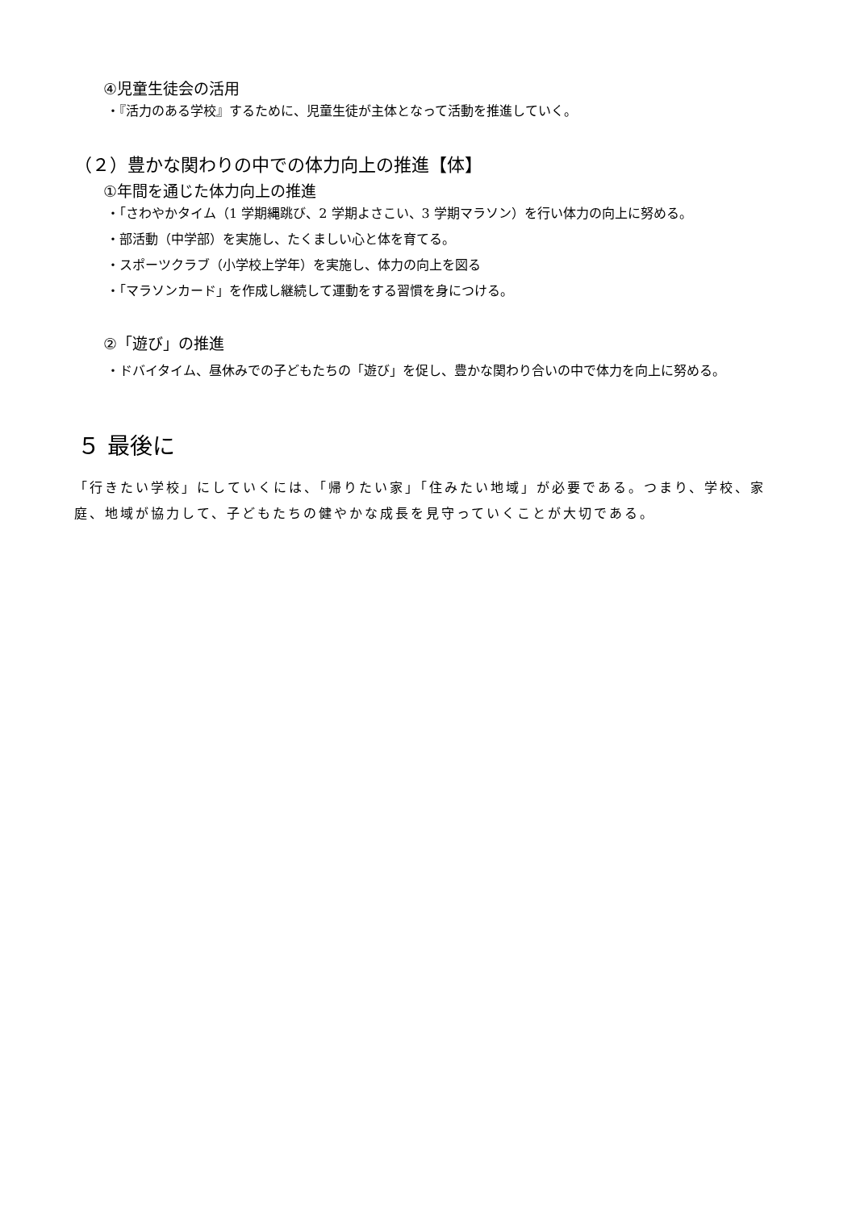④児童生徒会の活用
・『活力のある学校』するために、児童生徒が主体となって活動を推進していく。
（２）豊かな関わりの中での体力向上の推進【体】
①年間を通じた体力向上の推進
・「さわやかタイム（1 学期縄跳び、2 学期よさこい、3 学期マラソン）を行い体力の向上に努める。
・部活動（中学部）を実施し、たくましい心と体を育てる。
・スポーツクラブ（小学校上学年）を実施し、体力の向上を図る
・「マラソンカード」を作成し継続して運動をする習慣を身につける。
②「遊び」の推進
・ドバイタイム、昼休みでの子どもたちの「遊び」を促し、豊かな関わり合いの中で体力を向上に努める。
５ 最後に
「行きたい学校」にしていくには、「帰りたい家」「住みたい地域」が必要である。つまり、学校、家庭、地域が協力して、子どもたちの健やかな成長を見守っていくことが大切である。